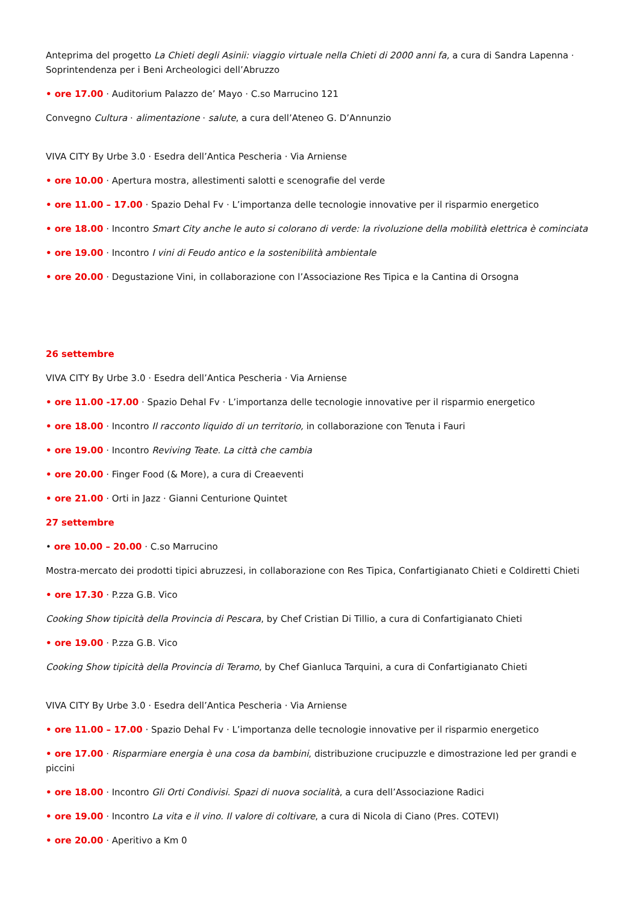Anteprima del progetto La Chieti degli Asinii: viaggio virtuale nella Chieti di 2000 anni fa, a cura di Sandra Lapenna · Soprintendenza per i Beni Archeologici dell’Abruzzo
• ore 17.00 · Auditorium Palazzo de’ Mayo · C.so Marrucino 121
Convegno Cultura · alimentazione · salute, a cura dell’Ateneo G. D’Annunzio
VIVA CITY By Urbe 3.0 · Esedra dell’Antica Pescheria · Via Arniense
• ore 10.00 · Apertura mostra, allestimenti salotti e scenografie del verde
• ore 11.00 – 17.00 · Spazio Dehal Fv · L’importanza delle tecnologie innovative per il risparmio energetico
• ore 18.00 · Incontro Smart City anche le auto si colorano di verde: la rivoluzione della mobilità elettrica è cominciata
• ore 19.00 · Incontro I vini di Feudo antico e la sostenibilità ambientale
• ore 20.00 · Degustazione Vini, in collaborazione con l’Associazione Res Tipica e la Cantina di Orsogna
26 settembre
VIVA CITY By Urbe 3.0 · Esedra dell’Antica Pescheria · Via Arniense
• ore 11.00 -17.00 · Spazio Dehal Fv · L’importanza delle tecnologie innovative per il risparmio energetico
• ore 18.00 · Incontro Il racconto liquido di un territorio, in collaborazione con Tenuta i Fauri
• ore 19.00 · Incontro Reviving Teate. La città che cambia
• ore 20.00 · Finger Food (& More), a cura di Creaeventi
• ore 21.00 · Orti in Jazz · Gianni Centurione Quintet
27 settembre
• ore 10.00 – 20.00 · C.so Marrucino
Mostra-mercato dei prodotti tipici abruzzesi, in collaborazione con Res Tipica, Confartigianato Chieti e Coldiretti Chieti
• ore 17.30 · P.zza G.B. Vico
Cooking Show tipicità della Provincia di Pescara, by Chef Cristian Di Tillio, a cura di Confartigianato Chieti
• ore 19.00 · P.zza G.B. Vico
Cooking Show tipicità della Provincia di Teramo, by Chef Gianluca Tarquini, a cura di Confartigianato Chieti
VIVA CITY By Urbe 3.0 · Esedra dell’Antica Pescheria · Via Arniense
• ore 11.00 – 17.00 · Spazio Dehal Fv · L’importanza delle tecnologie innovative per il risparmio energetico
• ore 17.00 · Risparmiare energia è una cosa da bambini, distribuzione crucipuzzle e dimostrazione led per grandi e piccini
• ore 18.00 · Incontro Gli Orti Condivisi. Spazi di nuova socialità, a cura dell’Associazione Radici
• ore 19.00 · Incontro La vita e il vino. Il valore di coltivare, a cura di Nicola di Ciano (Pres. COTEVI)
• ore 20.00 · Aperitivo a Km 0